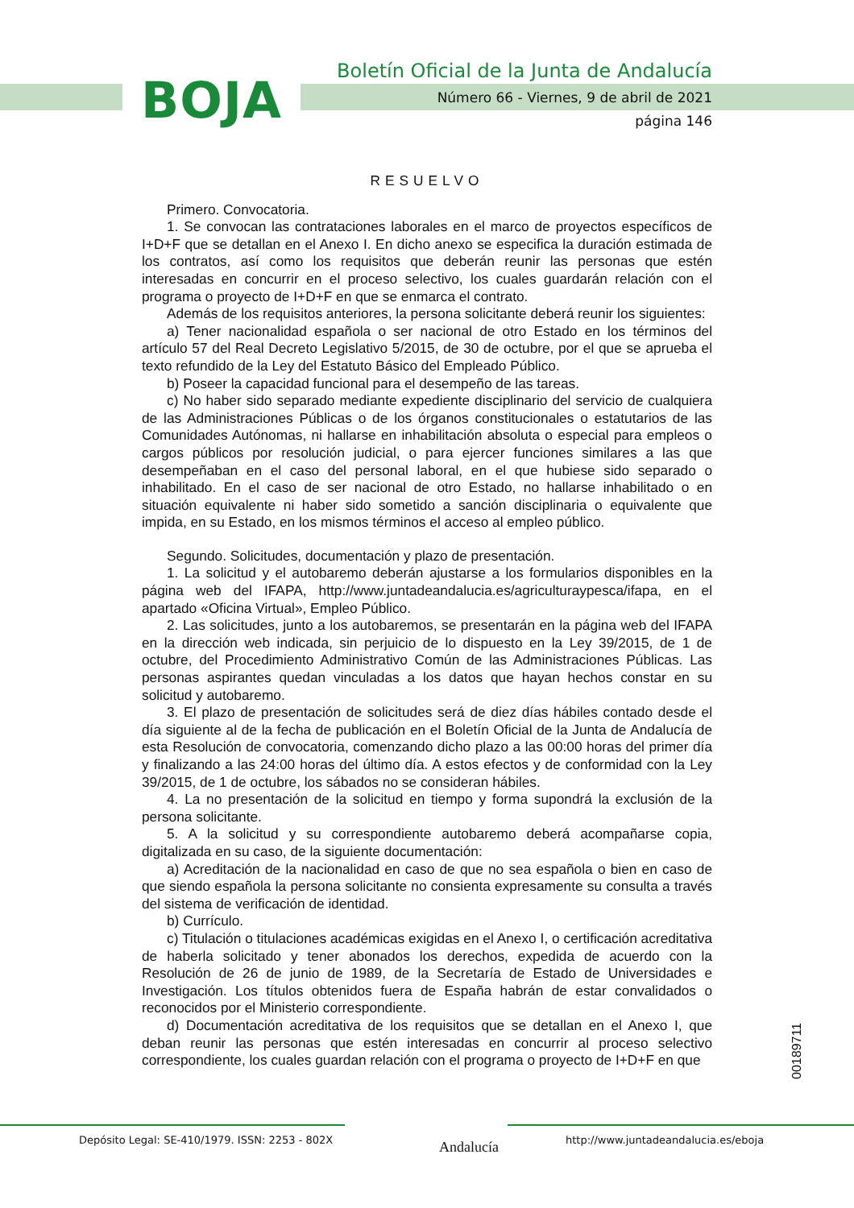BOJA
Boletín Oficial de la Junta de Andalucía
Número 66 - Viernes, 9 de abril de 2021
página 146
RESUELVO
Primero. Convocatoria.
1. Se convocan las contrataciones laborales en el marco de proyectos específicos de I+D+F que se detallan en el Anexo I. En dicho anexo se especifica la duración estimada de los contratos, así como los requisitos que deberán reunir las personas que estén interesadas en concurrir en el proceso selectivo, los cuales guardarán relación con el programa o proyecto de I+D+F en que se enmarca el contrato.
Además de los requisitos anteriores, la persona solicitante deberá reunir los siguientes:
a) Tener nacionalidad española o ser nacional de otro Estado en los términos del artículo 57 del Real Decreto Legislativo 5/2015, de 30 de octubre, por el que se aprueba el texto refundido de la Ley del Estatuto Básico del Empleado Público.
b) Poseer la capacidad funcional para el desempeño de las tareas.
c) No haber sido separado mediante expediente disciplinario del servicio de cualquiera de las Administraciones Públicas o de los órganos constitucionales o estatutarios de las Comunidades Autónomas, ni hallarse en inhabilitación absoluta o especial para empleos o cargos públicos por resolución judicial, o para ejercer funciones similares a las que desempeñaban en el caso del personal laboral, en el que hubiese sido separado o inhabilitado. En el caso de ser nacional de otro Estado, no hallarse inhabilitado o en situación equivalente ni haber sido sometido a sanción disciplinaria o equivalente que impida, en su Estado, en los mismos términos el acceso al empleo público.
Segundo. Solicitudes, documentación y plazo de presentación.
1. La solicitud y el autobaremo deberán ajustarse a los formularios disponibles en la página web del IFAPA, http://www.juntadeandalucia.es/agriculturaypesca/ifapa, en el apartado «Oficina Virtual», Empleo Público.
2. Las solicitudes, junto a los autobaremos, se presentarán en la página web del IFAPA en la dirección web indicada, sin perjuicio de lo dispuesto en la Ley 39/2015, de 1 de octubre, del Procedimiento Administrativo Común de las Administraciones Públicas. Las personas aspirantes quedan vinculadas a los datos que hayan hechos constar en su solicitud y autobaremo.
3. El plazo de presentación de solicitudes será de diez días hábiles contado desde el día siguiente al de la fecha de publicación en el Boletín Oficial de la Junta de Andalucía de esta Resolución de convocatoria, comenzando dicho plazo a las 00:00 horas del primer día y finalizando a las 24:00 horas del último día. A estos efectos y de conformidad con la Ley 39/2015, de 1 de octubre, los sábados no se consideran hábiles.
4. La no presentación de la solicitud en tiempo y forma supondrá la exclusión de la persona solicitante.
5. A la solicitud y su correspondiente autobaremo deberá acompañarse copia, digitalizada en su caso, de la siguiente documentación:
a) Acreditación de la nacionalidad en caso de que no sea española o bien en caso de que siendo española la persona solicitante no consienta expresamente su consulta a través del sistema de verificación de identidad.
b) Currículo.
c) Titulación o titulaciones académicas exigidas en el Anexo I, o certificación acreditativa de haberla solicitado y tener abonados los derechos, expedida de acuerdo con la Resolución de 26 de junio de 1989, de la Secretaría de Estado de Universidades e Investigación. Los títulos obtenidos fuera de España habrán de estar convalidados o reconocidos por el Ministerio correspondiente.
d) Documentación acreditativa de los requisitos que se detallan en el Anexo I, que deban reunir las personas que estén interesadas en concurrir al proceso selectivo correspondiente, los cuales guardan relación con el programa o proyecto de I+D+F en que
00189711
Depósito Legal: SE-410/1979. ISSN: 2253 - 802X
Andalucía
http://www.juntadeandalucia.es/eboja